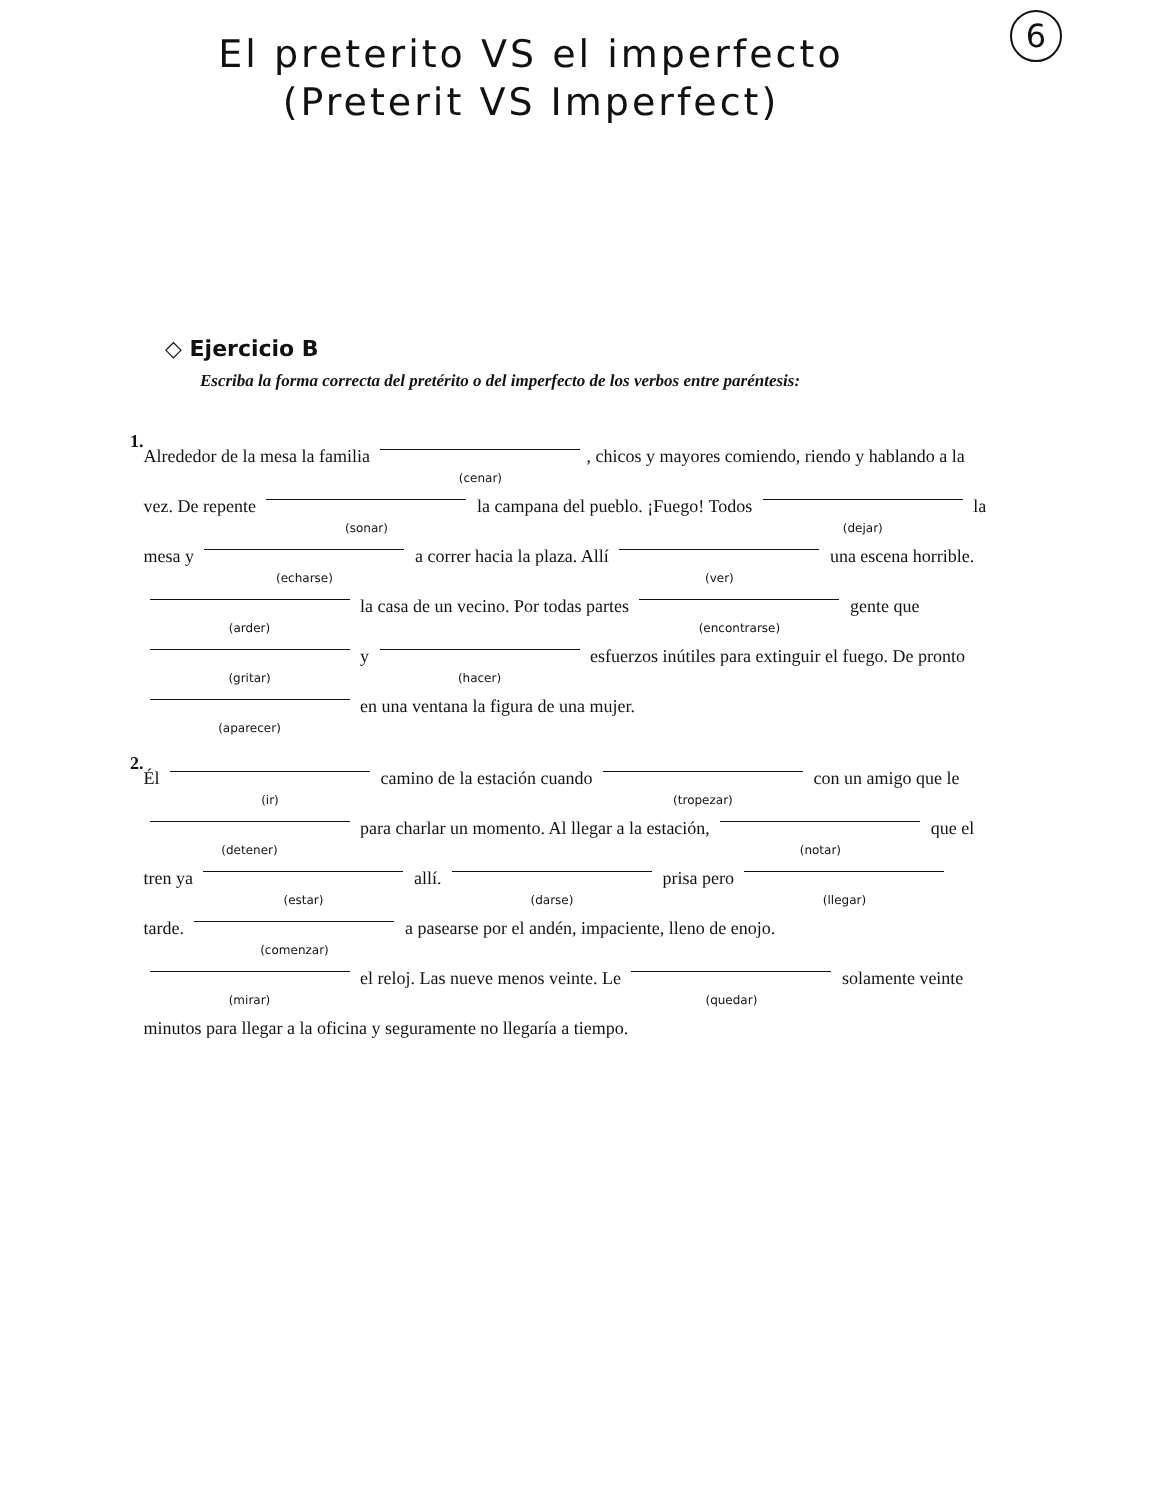6
El preterito VS el imperfecto
(Preterit VS Imperfect)
◇ Ejercicio B
Escriba la forma correcta del pretérito o del imperfecto de los verbos entre paréntesis:
1.
Alrededor de la mesa la familia (cenar), chicos y mayores comiendo, riendo y hablando a la vez. De repente (sonar) la campana del pueblo. ¡Fuego! Todos (dejar) la mesa y (echarse) a correr hacia la plaza. Allí (ver) una escena horrible. (arder) la casa de un vecino. Por todas partes (encontrarse) gente que (gritar) y (hacer) esfuerzos inútiles para extinguir el fuego. De pronto (aparecer) en una ventana la figura de una mujer.
2.
Él (ir) camino de la estación cuando (tropezar) con un amigo que le (detener) para charlar un momento. Al llegar a la estación, (notar) que el tren ya (estar) allí. (darse) prisa pero (llegar) tarde. (comenzar) a pasearse por el andén, impaciente, lleno de enojo. (mirar) el reloj. Las nueve menos veinte. Le (quedar) solamente veinte minutos para llegar a la oficina y seguramente no llegaría a tiempo.